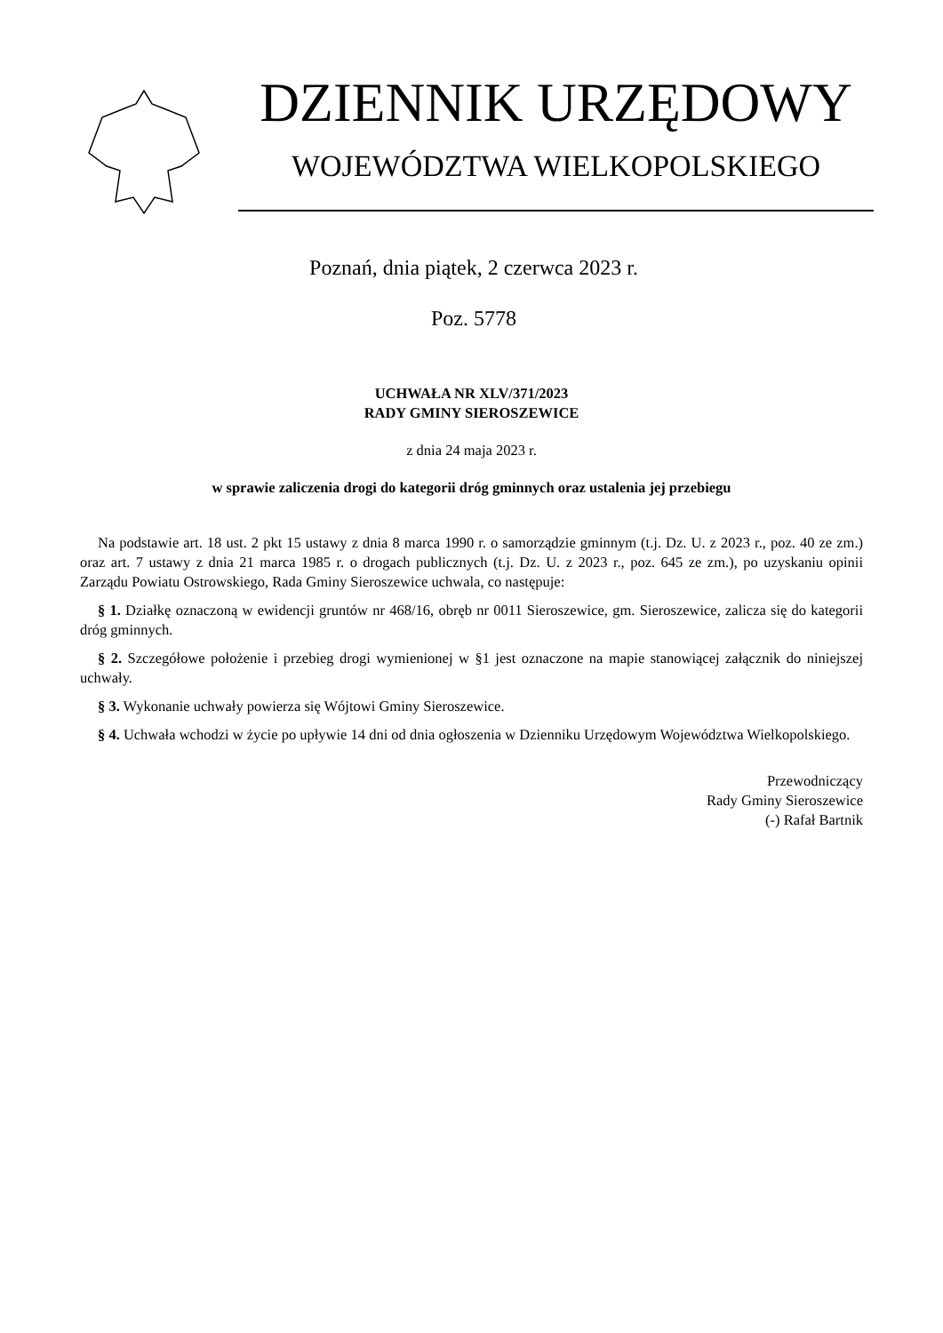DZIENNIK URZĘDOWY
WOJEWÓDZTWA WIELKOPOLSKIEGO
Poznań, dnia piątek, 2 czerwca 2023 r.
Poz. 5778
UCHWAŁA NR XLV/371/2023
RADY GMINY SIEROSZEWICE
z dnia 24 maja 2023 r.
w sprawie zaliczenia drogi do kategorii dróg gminnych oraz ustalenia jej przebiegu
Na podstawie art. 18 ust. 2 pkt 15 ustawy z dnia 8 marca 1990 r. o samorządzie gminnym (t.j. Dz. U. z 2023 r., poz. 40 ze zm.) oraz art. 7 ustawy z dnia 21 marca 1985 r. o drogach publicznych (t.j. Dz. U. z 2023 r., poz. 645 ze zm.), po uzyskaniu opinii Zarządu Powiatu Ostrowskiego, Rada Gminy Sieroszewice uchwala, co następuje:
§ 1. Działkę oznaczoną w ewidencji gruntów nr 468/16, obręb nr 0011 Sieroszewice, gm. Sieroszewice, zalicza się do kategorii dróg gminnych.
§ 2. Szczegółowe położenie i przebieg drogi wymienionej w §1 jest oznaczone na mapie stanowiącej załącznik do niniejszej uchwały.
§ 3. Wykonanie uchwały powierza się Wójtowi Gminy Sieroszewice.
§ 4. Uchwała wchodzi w życie po upływie 14 dni od dnia ogłoszenia w Dzienniku Urzędowym Województwa Wielkopolskiego.
Przewodniczący
Rady Gminy Sieroszewice
(-) Rafał Bartnik